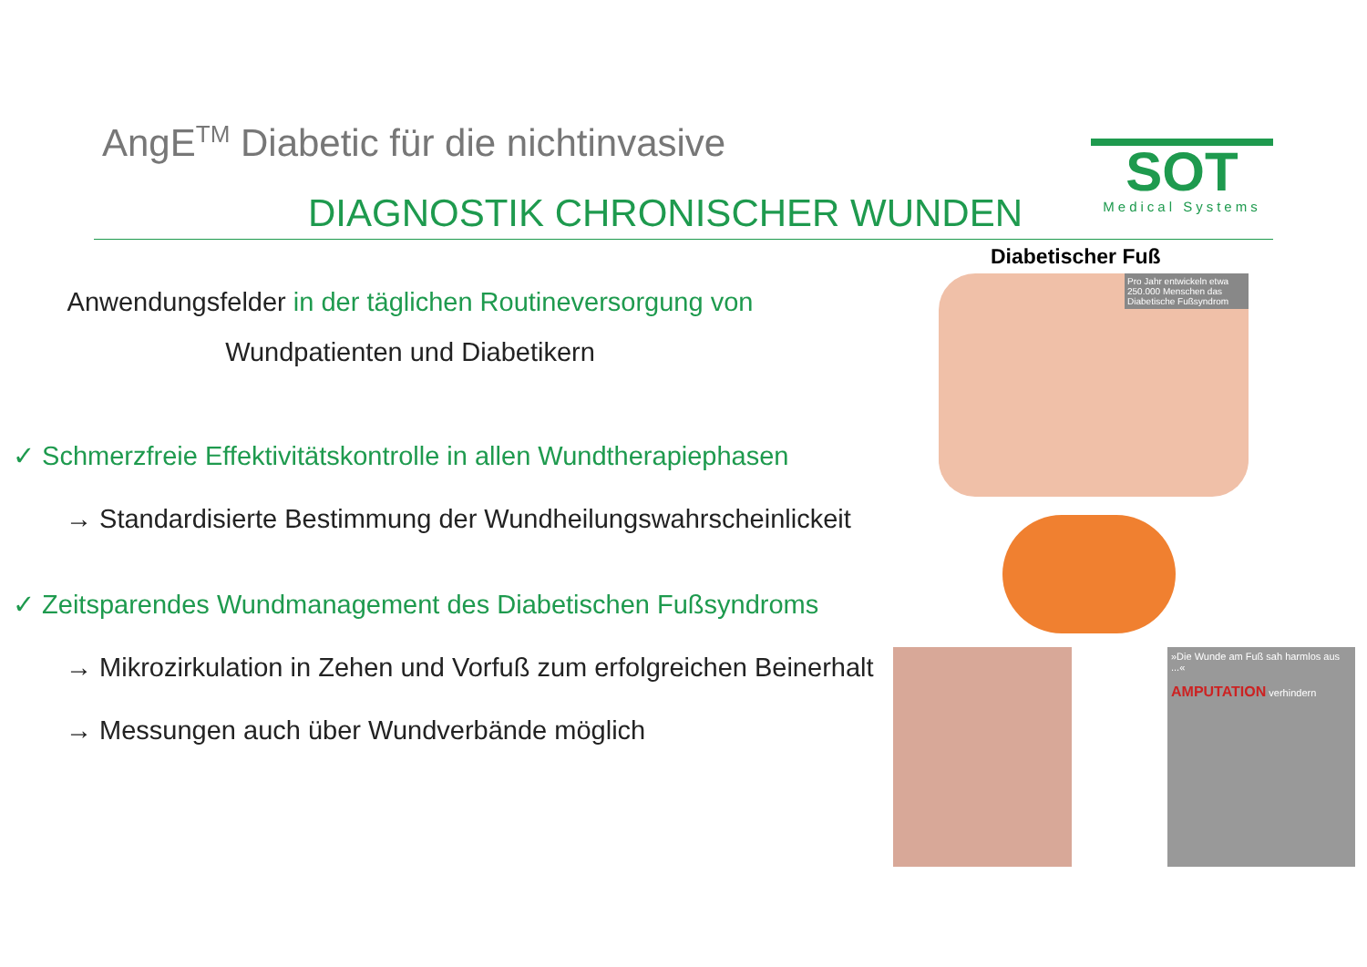AngE<sup>TM</sup> Diabetic für die nichtinvasive
DIAGNOSTIK CHRONISCHER WUNDEN
SOT
Medical Systems
Anwendungsfelder in der täglichen Routineversorgung von
Wundpatienten und Diabetikern
✓ Schmerzfreie Effektivitätskontrolle in allen Wundtherapiephasen
→ Standardisierte Bestimmung der Wundheilungswahrscheinlickeit
✓ Zeitsparendes Wundmanagement des Diabetischen Fußsyndroms
→ Mikrozirkulation in Zehen und Vorfuß zum erfolgreichen Beinerhalt
→ Messungen auch über Wundverbände möglich
Diabetischer Fuß
Pro Jahr entwickeln etwa 250.000 Menschen das Diabetische Fußsyndrom
»Die Wunde am Fuß sah harmlos aus ...«
AMPUTATION verhindern